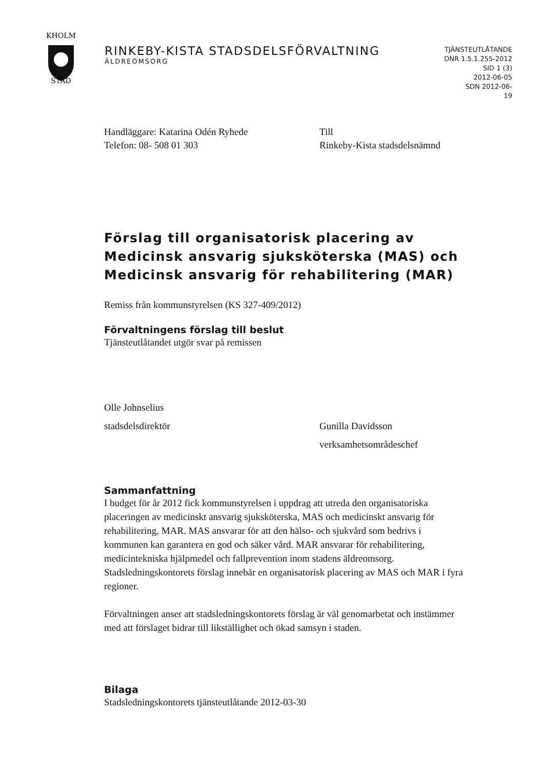KHOLM
STAD
RINKEBY-KISTA STADSDELSFÖRVALTNING
ÄLDREOMSORG
TJÄNSTEUTLÅTANDE
DNR 1.5.1.255-2012
SID 1 (3)
2012-06-05
SDN 2012-06-
19
Handläggare: Katarina Odén Ryhede
Telefon: 08- 508 01 303
Till
Rinkeby-Kista stadsdelsnämnd
Förslag till organisatorisk placering av Medicinsk ansvarig sjuksköterska (MAS) och Medicinsk ansvarig för rehabilitering (MAR)
Remiss från kommunstyrelsen (KS 327-409/2012)
Förvaltningens förslag till beslut
Tjänsteutlåtandet utgör svar på remissen
Olle Johnselius
stadsdelsdirektör
Gunilla Davidsson
verksamhetsområdeschef
Sammanfattning
I budget för år 2012 fick kommunstyrelsen i uppdrag att utreda den organisatoriska placeringen av medicinskt ansvarig sjuksköterska, MAS och medicinskt ansvarig för rehabilitering, MAR. MAS ansvarar för att den hälso- och sjukvård som bedrivs i kommunen kan garantera en god och säker vård. MAR ansvarar för rehabilitering, medicintekniska hjälpmedel och fallprevention inom stadens äldreomsorg. Stadsledningskontorets förslag innebär en organisatorisk placering av MAS och MAR i fyra regioner.
Förvaltningen anser att stadsledningskontorets förslag är väl genomarbetat och instämmer med att förslaget bidrar till likställighet och ökad samsyn i staden.
Bilaga
Stadsledningskontorets tjänsteutlåtande 2012-03-30